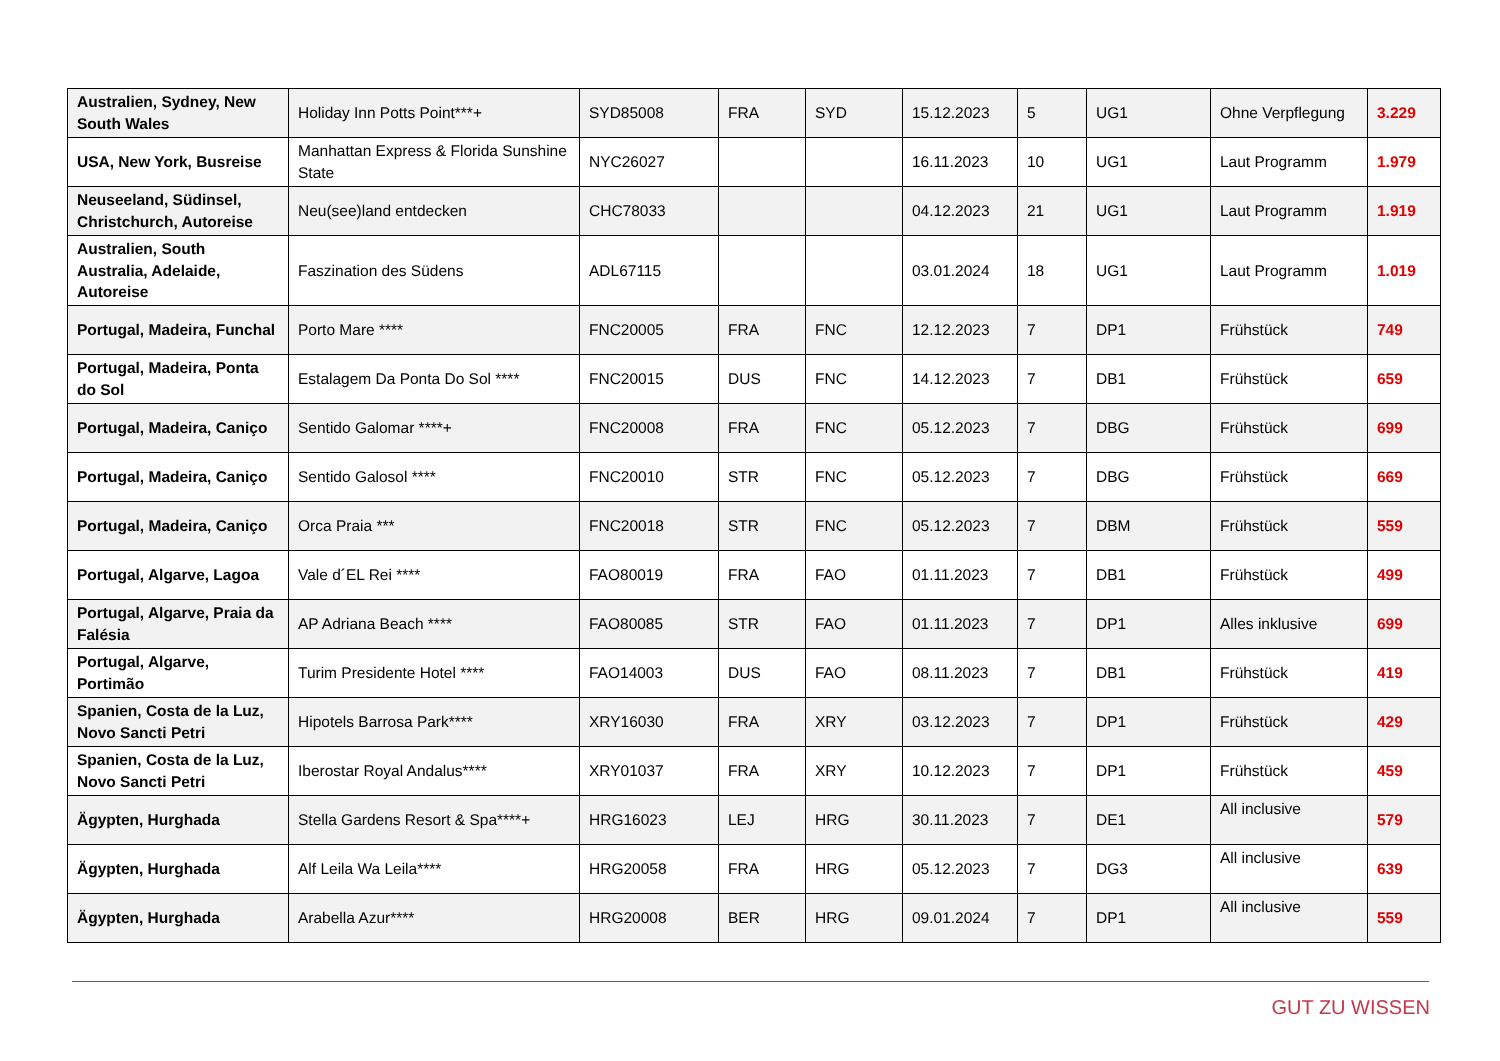| Australien, Sydney, New South Wales | Holiday Inn Potts Point***+ | SYD85008 | FRA | SYD | 15.12.2023 | 5 | UG1 | Ohne Verpflegung | 3.229 |
| USA, New York, Busreise | Manhattan Express & Florida Sunshine State | NYC26027 | | | 16.11.2023 | 10 | UG1 | Laut Programm | 1.979 |
| Neuseeland, Südinsel, Christchurch, Autoreise | Neu(see)land entdecken | CHC78033 | | | 04.12.2023 | 21 | UG1 | Laut Programm | 1.919 |
| Australien, South Australia, Adelaide, Autoreise | Faszination des Südens | ADL67115 | | | 03.01.2024 | 18 | UG1 | Laut Programm | 1.019 |
| Portugal, Madeira, Funchal | Porto Mare **** | FNC20005 | FRA | FNC | 12.12.2023 | 7 | DP1 | Frühstück | 749 |
| Portugal, Madeira, Ponta do Sol | Estalagem Da Ponta Do Sol **** | FNC20015 | DUS | FNC | 14.12.2023 | 7 | DB1 | Frühstück | 659 |
| Portugal, Madeira, Caniço | Sentido Galomar ****+ | FNC20008 | FRA | FNC | 05.12.2023 | 7 | DBG | Frühstück | 699 |
| Portugal, Madeira, Caniço | Sentido Galosol **** | FNC20010 | STR | FNC | 05.12.2023 | 7 | DBG | Frühstück | 669 |
| Portugal, Madeira, Caniço | Orca Praia *** | FNC20018 | STR | FNC | 05.12.2023 | 7 | DBM | Frühstück | 559 |
| Portugal, Algarve, Lagoa | Vale d´EL Rei **** | FAO80019 | FRA | FAO | 01.11.2023 | 7 | DB1 | Frühstück | 499 |
| Portugal, Algarve, Praia da Falésia | AP Adriana Beach **** | FAO80085 | STR | FAO | 01.11.2023 | 7 | DP1 | Alles inklusive | 699 |
| Portugal, Algarve, Portimão | Turim Presidente Hotel **** | FAO14003 | DUS | FAO | 08.11.2023 | 7 | DB1 | Frühstück | 419 |
| Spanien, Costa de la Luz, Novo Sancti Petri | Hipotels Barrosa Park**** | XRY16030 | FRA | XRY | 03.12.2023 | 7 | DP1 | Frühstück | 429 |
| Spanien, Costa de la Luz, Novo Sancti Petri | Iberostar Royal Andalus**** | XRY01037 | FRA | XRY | 10.12.2023 | 7 | DP1 | Frühstück | 459 |
| Ägypten, Hurghada | Stella Gardens Resort & Spa****+ | HRG16023 | LEJ | HRG | 30.11.2023 | 7 | DE1 | All inclusive | 579 |
| Ägypten, Hurghada | Alf Leila Wa Leila**** | HRG20058 | FRA | HRG | 05.12.2023 | 7 | DG3 | All inclusive | 639 |
| Ägypten, Hurghada | Arabella Azur**** | HRG20008 | BER | HRG | 09.01.2024 | 7 | DP1 | All inclusive | 559 |
GUT ZU WISSEN